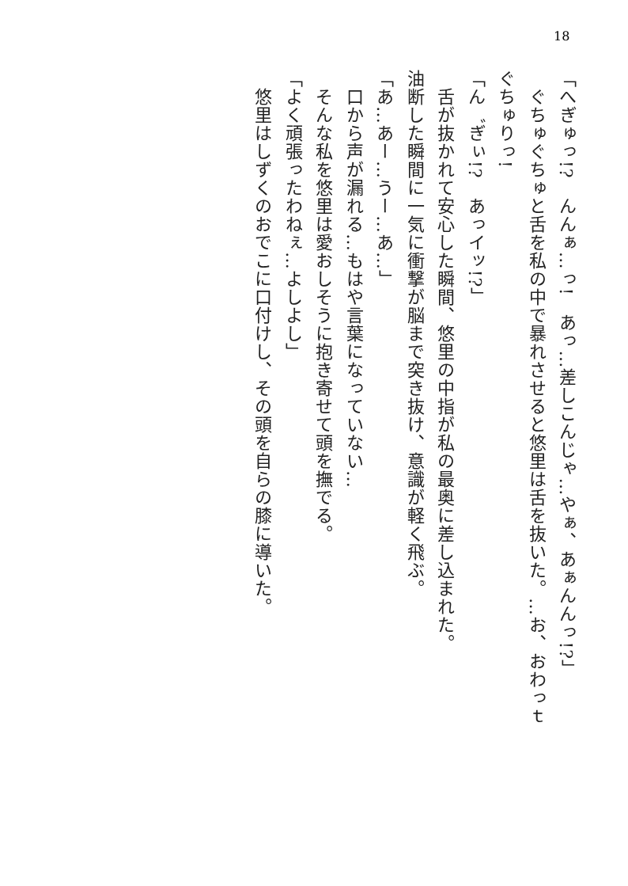18
「へぎゅっ!?　んんぁ…っ!　あっ…差しこんじゃ…やぁ、あぁんんっ!?」
　ぐちゅぐちゅと舌を私の中で暴れさせると悠里は舌を抜いた。…お、おわっｔ
ぐちゅりっ!
「ん゛ぎぃ!?　あっイッ!?」
　舌が抜かれて安心した瞬間、悠里の中指が私の最奥に差し込まれた。
油断した瞬間に一気に衝撃が脳まで突き抜け、意識が軽く飛ぶ。
「あ…あー…うー…あ…」
　口から声が漏れる…もはや言葉になっていない…
　そんな私を悠里は愛おしそうに抱き寄せて頭を撫でる。
「よく頑張ったわねぇ…よしよし」
　悠里はしずくのおでこに口付けし、その頭を自らの膝に導いた。